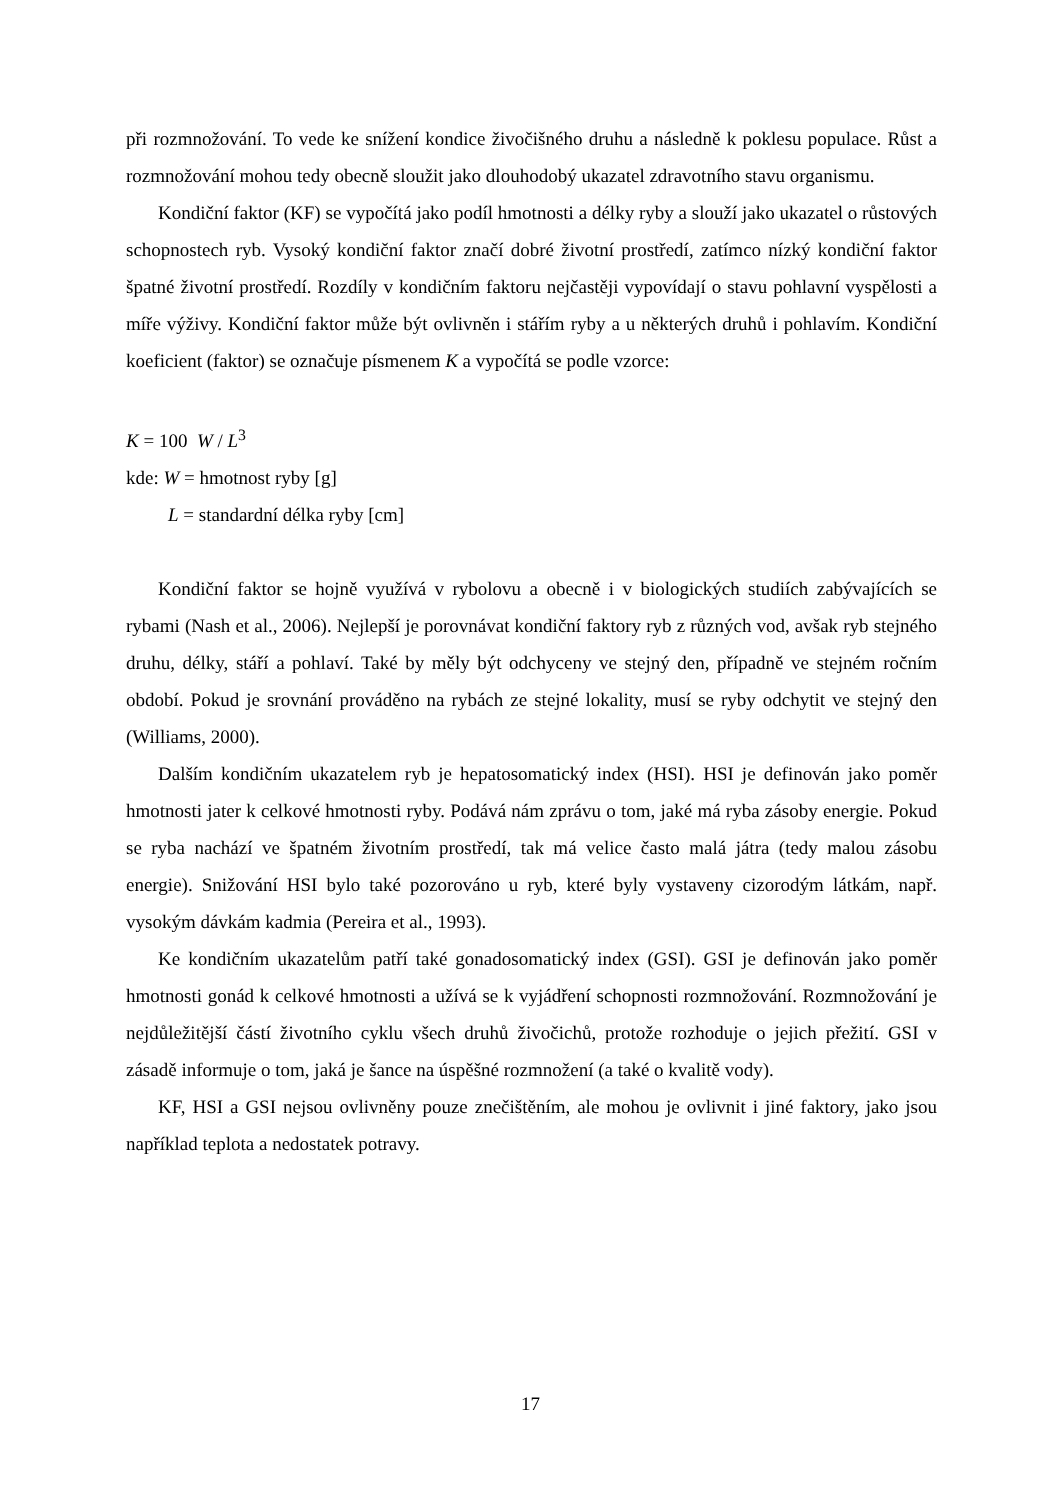při rozmnožování. To vede ke snížení kondice živočišného druhu a následně k poklesu populace. Růst a rozmnožování mohou tedy obecně sloužit jako dlouhodobý ukazatel zdravotního stavu organismu.
Kondiční faktor (KF) se vypočítá jako podíl hmotnosti a délky ryby a slouží jako ukazatel o růstových schopnostech ryb. Vysoký kondiční faktor značí dobré životní prostředí, zatímco nízký kondiční faktor špatné životní prostředí. Rozdíly v kondičním faktoru nejčastěji vypovídají o stavu pohlavní vyspělosti a míře výživy. Kondiční faktor může být ovlivněn i stářím ryby a u některých druhů i pohlavím. Kondiční koeficient (faktor) se označuje písmenem K a vypočítá se podle vzorce:
K = 100 W / L<sup>3</sup>
kde: W = hmotnost ryby [g]
L = standardní délka ryby [cm]
Kondiční faktor se hojně využívá v rybolovu a obecně i v biologických studiích zabývajících se rybami (Nash et al., 2006). Nejlepší je porovnávat kondiční faktory ryb z různých vod, avšak ryb stejného druhu, délky, stáří a pohlaví. Také by měly být odchyceny ve stejný den, případně ve stejném ročním období. Pokud je srovnání prováděno na rybách ze stejné lokality, musí se ryby odchytit ve stejný den (Williams, 2000).
Dalším kondičním ukazatelem ryb je hepatosomatický index (HSI). HSI je definován jako poměr hmotnosti jater k celkové hmotnosti ryby. Podává nám zprávu o tom, jaké má ryba zásoby energie. Pokud se ryba nachází ve špatném životním prostředí, tak má velice často malá játra (tedy malou zásobu energie). Snižování HSI bylo také pozorováno u ryb, které byly vystaveny cizorodým látkám, např. vysokým dávkám kadmia (Pereira et al., 1993).
Ke kondičním ukazatelům patří také gonadosomatický index (GSI). GSI je definován jako poměr hmotnosti gonád k celkové hmotnosti a užívá se k vyjádření schopnosti rozmnožování. Rozmnožování je nejdůležitější částí životního cyklu všech druhů živočichů, protože rozhoduje o jejich přežití. GSI v zásadě informuje o tom, jaká je šance na úspěšné rozmnožení (a také o kvalitě vody).
KF, HSI a GSI nejsou ovlivněny pouze znečištěním, ale mohou je ovlivnit i jiné faktory, jako jsou například teplota a nedostatek potravy.
17